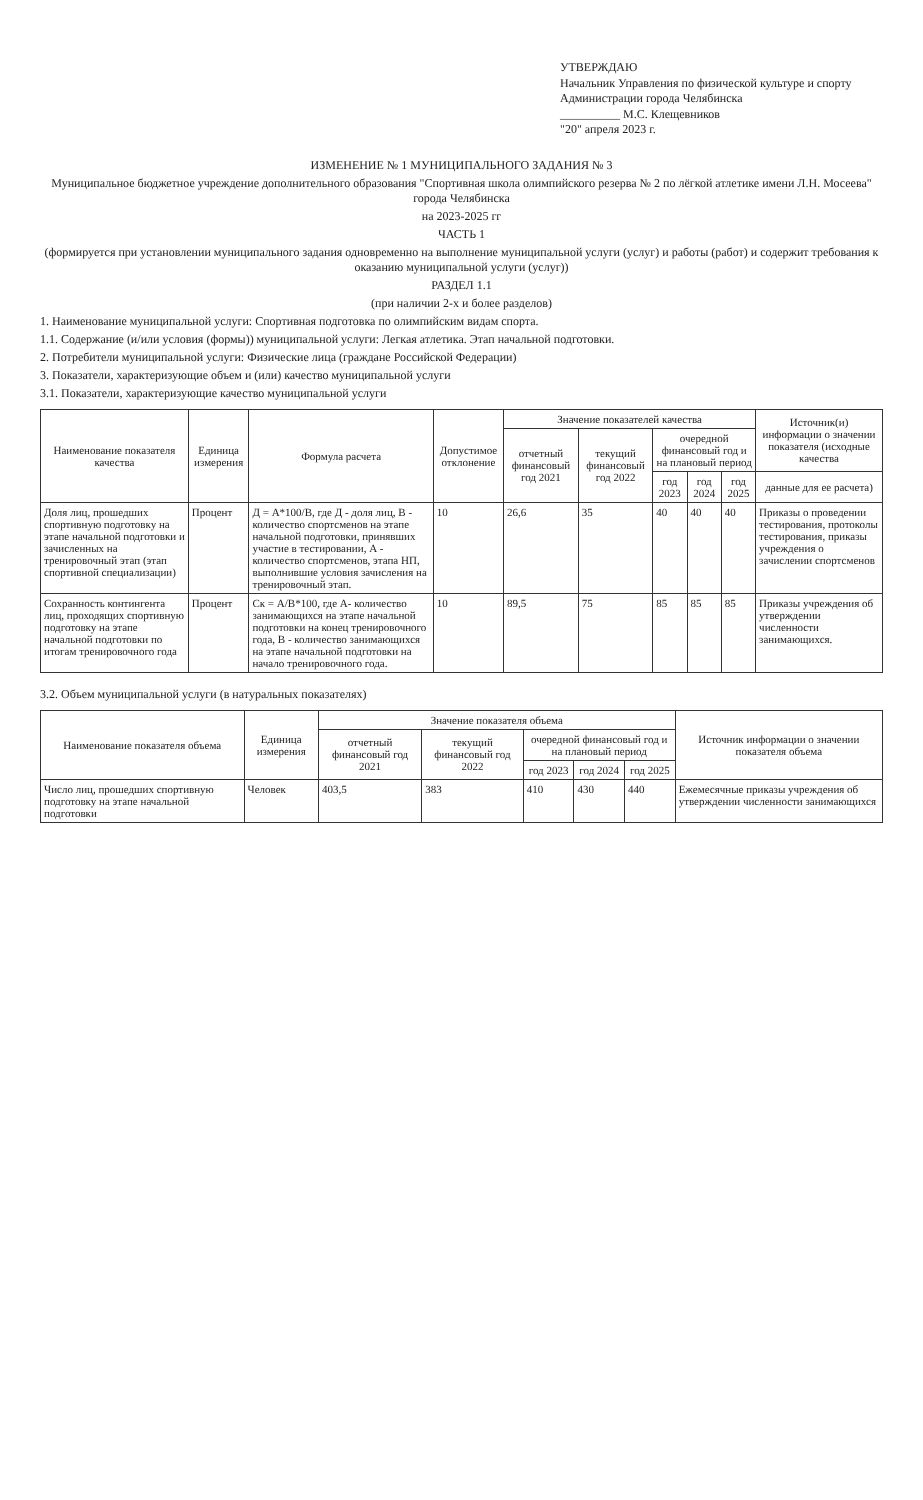УТВЕРЖДАЮ
Начальник Управления по физической культуре и спорту
Администрации города Челябинска
__________ М.С. Клещевников
"20" апреля 2023 г.
ИЗМЕНЕНИЕ № 1 МУНИЦИПАЛЬНОГО ЗАДАНИЯ № 3
Муниципальное бюджетное учреждение дополнительного образования "Спортивная школа олимпийского резерва № 2 по лёгкой атлетике имени Л.Н. Мосеева" города Челябинска
на 2023-2025 гг
ЧАСТЬ 1
(формируется при установлении муниципального задания одновременно на выполнение муниципальной услуги (услуг) и работы (работ) и содержит требования к оказанию муниципальной услуги (услуг))
РАЗДЕЛ 1.1
(при наличии 2-х и более разделов)
1. Наименование муниципальной услуги: Спортивная подготовка по олимпийским видам спорта.
1.1. Содержание (и/или условия (формы)) муниципальной услуги: Легкая атлетика. Этап начальной подготовки.
2. Потребители муниципальной услуги: Физические лица (граждане Российской Федерации)
3. Показатели, характеризующие объем и (или) качество муниципальной услуги
3.1. Показатели, характеризующие качество муниципальной услуги
| Наименование показателя качества | Единица измерения | Формула расчета | Допустимое отклонение | Значение показателей качества | | | | | Источник(и) информации о значении показателя (исходные качества |
| --- | --- | --- | --- | --- | --- | --- | --- | --- | --- |
| | | | | отчетный финансовый год 2021 | текущий финансовый год 2022 | очередной финансовый год и на плановый период | | | |
| | | | | | | год 2023 | год 2024 | год 2025 | данные для ее расчета) |
| Доля лиц, прошедших спортивную подготовку на этапе начальной подготовки и зачисленных на тренировочный этап (этап спортивной специализации) | Процент | Д = А*100/В, где Д - доля лиц, В - количество спортсменов на этапе начальной подготовки, принявших участие в тестировании, А - количество спортсменов, этапа НП, выполнившие условия зачисления на тренировочный этап. | 10 | 26,6 | 35 | 40 | 40 | 40 | Приказы о проведении тестирования, протоколы тестирования, приказы учреждения о зачислении спортсменов |
| Сохранность контингента лиц, проходящих спортивную подготовку на этапе начальной подготовки по итогам тренировочного года | Процент | Ск = А/В*100, где А- количество занимающихся на этапе начальной подготовки на конец тренировочного года, В - количество занимающихся на этапе начальной подготовки на начало тренировочного года. | 10 | 89,5 | 75 | 85 | 85 | 85 | Приказы учреждения об утверждении численности занимающихся. |
3.2. Объем муниципальной услуги (в натуральных показателях)
| Наименование показателя объема | Единица измерения | Значение показателя объема | | | | | Источник информации о значении показателя объема |
| --- | --- | --- | --- | --- | --- | --- | --- |
| | | отчетный финансовый год 2021 | текущий финансовый год 2022 | очередной финансовый год и на плановый период | | | |
| | | | | год 2023 | год 2024 | год 2025 | |
| Число лиц, прошедших спортивную подготовку на этапе начальной подготовки | Человек | 403,5 | 383 | 410 | 430 | 440 | Ежемесячные приказы учреждения об утверждении численности занимающихся |